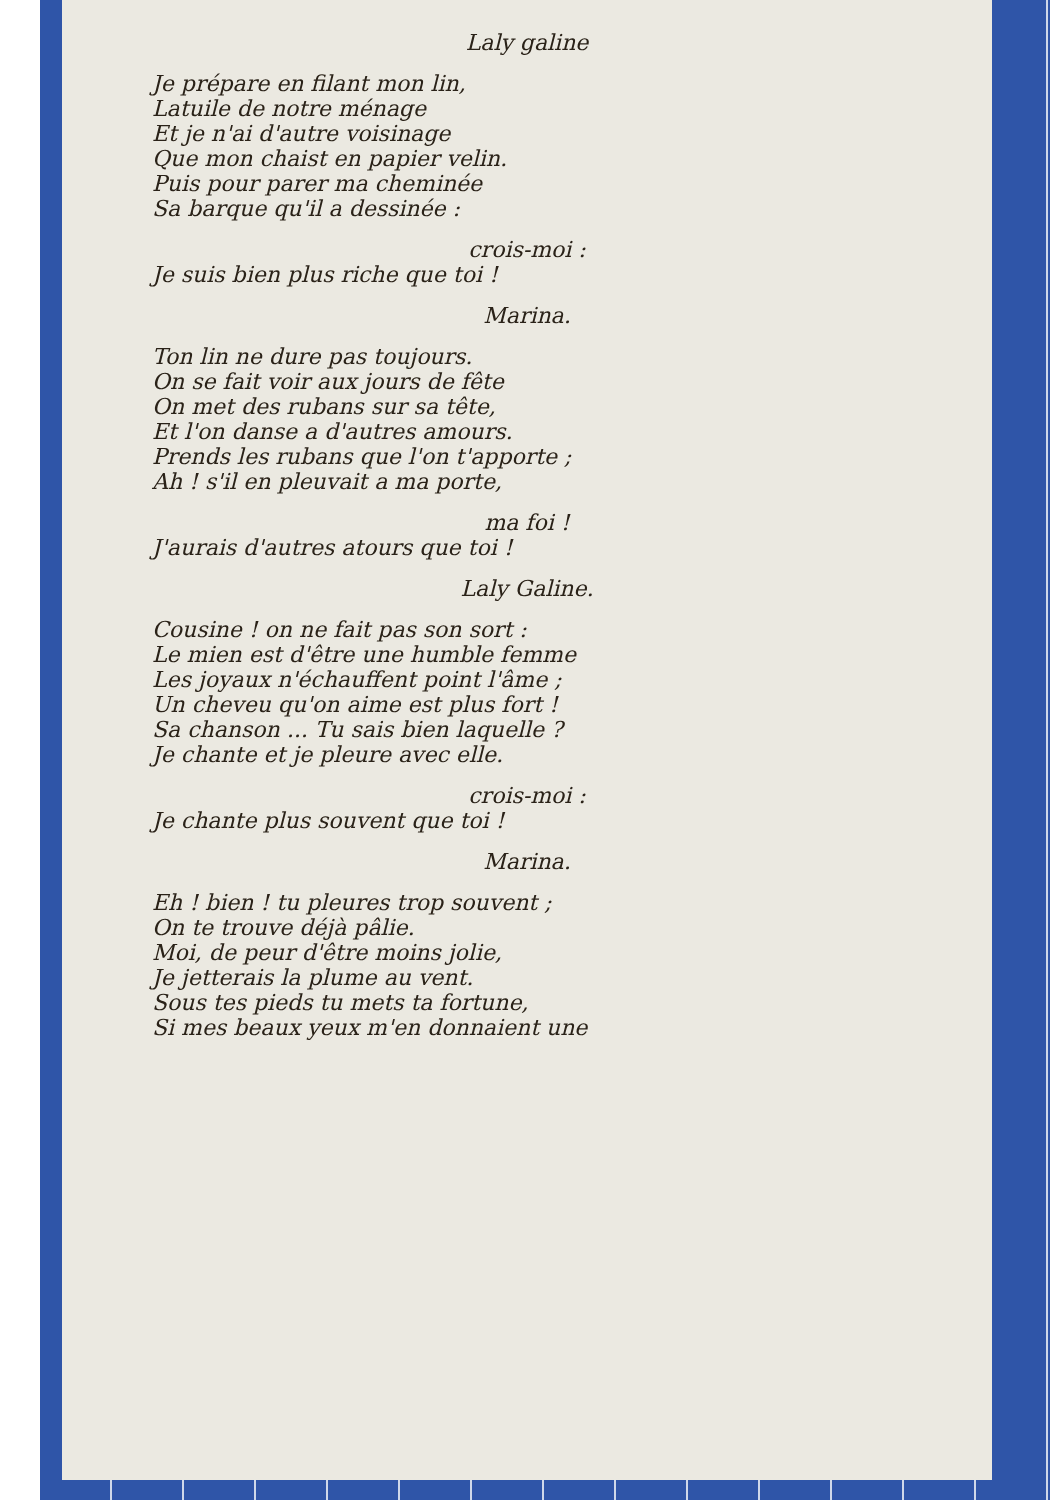Laly galine
Je prépare en filant mon lin,
Latuile de notre ménage
Et je n'ai d'autre voisinage
Que mon chaist en papier velin.
Puis pour parer ma cheminée
Sa barque qu'il a dessinée :
crois-moi :
Je suis bien plus riche que toi !
Marina.
Ton lin ne dure pas toujours.
On se fait voir aux jours de fête
On met des rubans sur sa tête,
Et l'on danse a d'autres amours.
Prends les rubans que l'on t'apporte ;
Ah ! s'il en pleuvait a ma porte,
ma foi !
J'aurais d'autres atours que toi !
Laly Galine.
Cousine ! on ne fait pas son sort :
Le mien est d'être une humble femme
Les joyaux n'échauffent point l'âme ;
Un cheveu qu'on aime est plus fort !
Sa chanson ... Tu sais bien laquelle ?
Je chante et je pleure avec elle.
crois-moi :
Je chante plus souvent que toi !
Marina.
Eh ! bien ! tu pleures trop souvent ;
On te trouve déjà pâlie.
Moi, de peur d'être moins jolie,
Je jetterais la plume au vent.
Sous tes pieds tu mets ta fortune,
Si mes beaux yeux m'en donnaient une